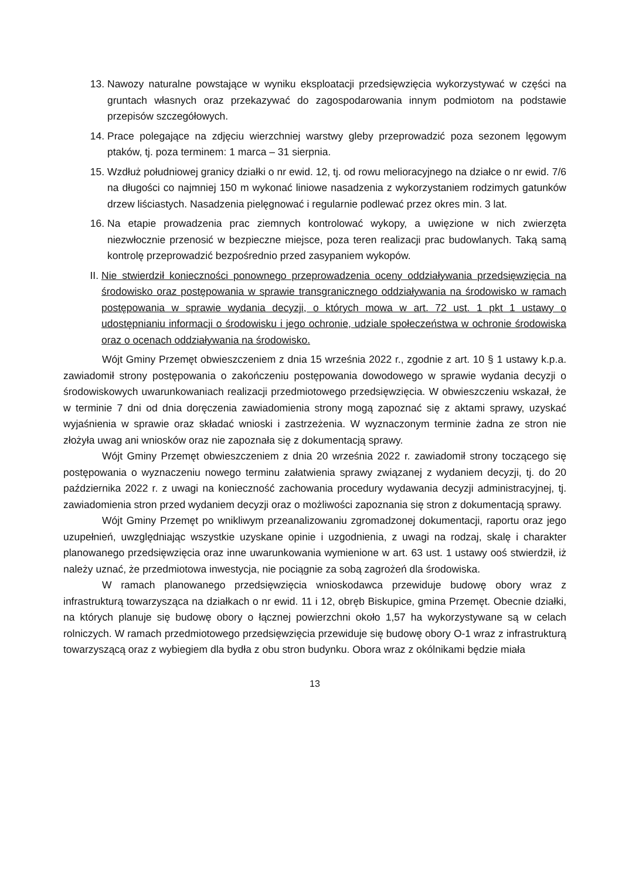13. Nawozy naturalne powstające w wyniku eksploatacji przedsięwzięcia wykorzystywać w części na gruntach własnych oraz przekazywać do zagospodarowania innym podmiotom na podstawie przepisów szczegółowych.
14. Prace polegające na zdjęciu wierzchniej warstwy gleby przeprowadzić poza sezonem lęgowym ptaków, tj. poza terminem: 1 marca – 31 sierpnia.
15. Wzdłuż południowej granicy działki o nr ewid. 12, tj. od rowu melioracyjnego na działce o nr ewid. 7/6 na długości co najmniej 150 m wykonać liniowe nasadzenia z wykorzystaniem rodzimych gatunków drzew liściastych. Nasadzenia pielęgnować i regularnie podlewać przez okres min. 3 lat.
16. Na etapie prowadzenia prac ziemnych kontrolować wykopy, a uwięzione w nich zwierzęta niezwłocznie przenosić w bezpieczne miejsce, poza teren realizacji prac budowlanych. Taką samą kontrolę przeprowadzić bezpośrednio przed zasypaniem wykopów.
II. Nie stwierdził konieczności ponownego przeprowadzenia oceny oddziaływania przedsięwzięcia na środowisko oraz postępowania w sprawie transgranicznego oddziaływania na środowisko w ramach postępowania w sprawie wydania decyzji, o których mowa w art. 72 ust. 1 pkt 1 ustawy o udostępnianiu informacji o środowisku i jego ochronie, udziale społeczeństwa w ochronie środowiska oraz o ocenach oddziaływania na środowisko.
Wójt Gminy Przemęt obwieszczeniem z dnia 15 września 2022 r., zgodnie z art. 10 § 1 ustawy k.p.a. zawiadomił strony postępowania o zakończeniu postępowania dowodowego w sprawie wydania decyzji o środowiskowych uwarunkowaniach realizacji przedmiotowego przedsięwzięcia. W obwieszczeniu wskazał, że w terminie 7 dni od dnia doręczenia zawiadomienia strony mogą zapoznać się z aktami sprawy, uzyskać wyjaśnienia w sprawie oraz składać wnioski i zastrzeżenia. W wyznaczonym terminie żadna ze stron nie złożyła uwag ani wniosków oraz nie zapoznała się z dokumentacją sprawy.
Wójt Gminy Przemęt obwieszczeniem z dnia 20 września 2022 r. zawiadomił strony toczącego się postępowania o wyznaczeniu nowego terminu załatwienia sprawy związanej z wydaniem decyzji, tj. do 20 października 2022 r. z uwagi na konieczność zachowania procedury wydawania decyzji administracyjnej, tj. zawiadomienia stron przed wydaniem decyzji oraz o możliwości zapoznania się stron z dokumentacją sprawy.
Wójt Gminy Przemęt po wnikliwym przeanalizowaniu zgromadzonej dokumentacji, raportu oraz jego uzupełnień, uwzględniając wszystkie uzyskane opinie i uzgodnienia, z uwagi na rodzaj, skalę i charakter planowanego przedsięwzięcia oraz inne uwarunkowania wymienione w art. 63 ust. 1 ustawy ooś stwierdził, iż należy uznać, że przedmiotowa inwestycja, nie pociągnie za sobą zagrożeń dla środowiska.
W ramach planowanego przedsięwzięcia wnioskodawca przewiduje budowę obory wraz z infrastrukturą towarzysząca na działkach o nr ewid. 11 i 12, obręb Biskupice, gmina Przemęt. Obecnie działki, na których planuje się budowę obory o łącznej powierzchni około 1,57 ha wykorzystywane są w celach rolniczych. W ramach przedmiotowego przedsięwzięcia przewiduje się budowę obory O-1 wraz z infrastrukturą towarzyszącą oraz z wybiegiem dla bydła z obu stron budynku. Obora wraz z okólnikami będzie miała
13